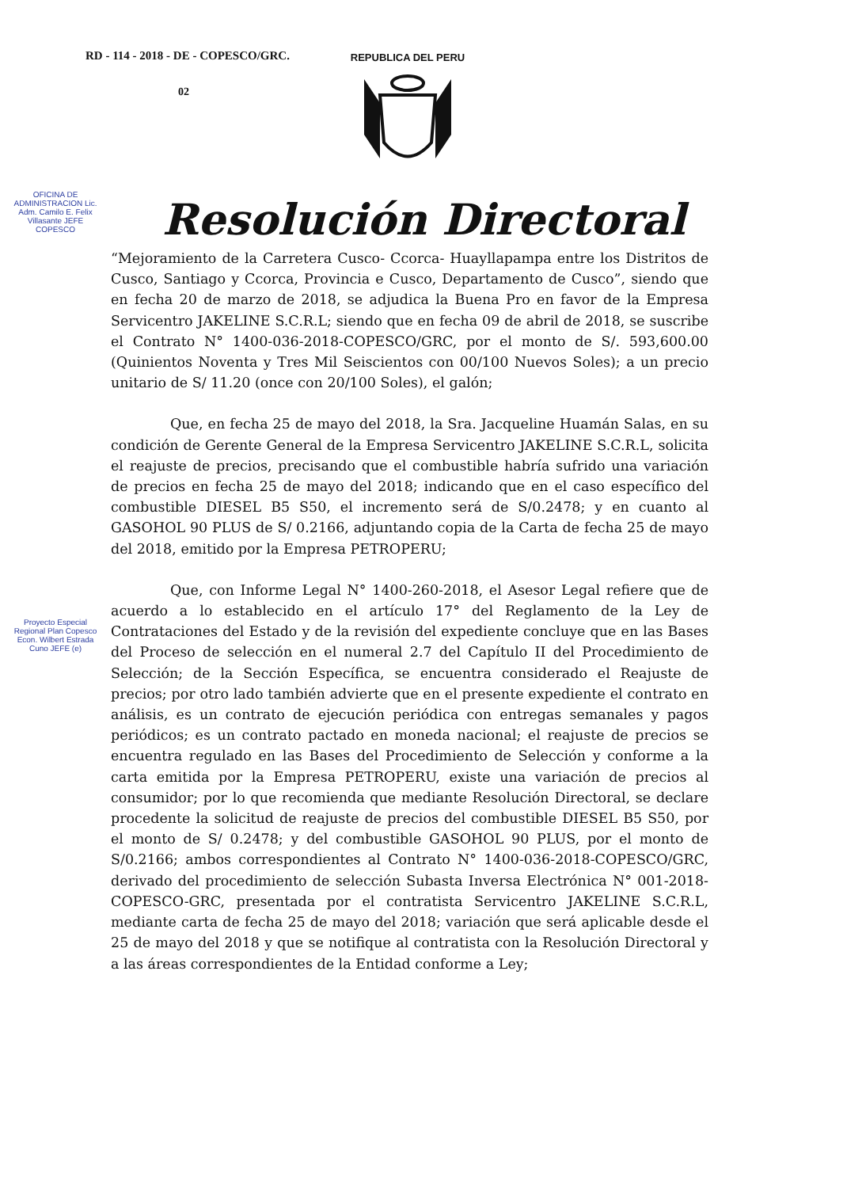RD - 114 - 2018 - DE - COPESCO/GRC.
02
REPUBLICA DEL PERU
Resolución Directoral
OFICINA DE ADMINISTRACION Lic. Adm. Camilo E. Felix Villasante JEFE COPESCO
Proyecto Especial Regional Plan Copesco Econ. Wilbert Estrada Cuno JEFE (e)
“Mejoramiento de la Carretera Cusco- Ccorca- Huayllapampa entre los Distritos de Cusco, Santiago y Ccorca, Provincia e Cusco, Departamento de Cusco”, siendo que en fecha 20 de marzo de 2018, se adjudica la Buena Pro en favor de la Empresa Servicentro JAKELINE S.C.R.L; siendo que en fecha 09 de abril de 2018, se suscribe el Contrato N° 1400-036-2018-COPESCO/GRC, por el monto de S/. 593,600.00 (Quinientos Noventa y Tres Mil Seiscientos con 00/100 Nuevos Soles); a un precio unitario de S/ 11.20 (once con 20/100 Soles), el galón;
Que, en fecha 25 de mayo del 2018, la Sra. Jacqueline Huamán Salas, en su condición de Gerente General de la Empresa Servicentro JAKELINE S.C.R.L, solicita el reajuste de precios, precisando que el combustible habría sufrido una variación de precios en fecha 25 de mayo del 2018; indicando que en el caso específico del combustible DIESEL B5 S50, el incremento será de S/0.2478; y en cuanto al GASOHOL 90 PLUS de S/ 0.2166, adjuntando copia de la Carta de fecha 25 de mayo del 2018, emitido por la Empresa PETROPERU;
Que, con Informe Legal N° 1400-260-2018, el Asesor Legal refiere que de acuerdo a lo establecido en el artículo 17° del Reglamento de la Ley de Contrataciones del Estado y de la revisión del expediente concluye que en las Bases del Proceso de selección en el numeral 2.7 del Capítulo II del Procedimiento de Selección; de la Sección Específica, se encuentra considerado el Reajuste de precios; por otro lado también advierte que en el presente expediente el contrato en análisis, es un contrato de ejecución periódica con entregas semanales y pagos periódicos; es un contrato pactado en moneda nacional; el reajuste de precios se encuentra regulado en las Bases del Procedimiento de Selección y conforme a la carta emitida por la Empresa PETROPERU, existe una variación de precios al consumidor; por lo que recomienda que mediante Resolución Directoral, se declare procedente la solicitud de reajuste de precios del combustible DIESEL B5 S50, por el monto de S/ 0.2478; y del combustible GASOHOL 90 PLUS, por el monto de S/0.2166; ambos correspondientes al Contrato N° 1400-036-2018-COPESCO/GRC, derivado del procedimiento de selección Subasta Inversa Electrónica N° 001-2018-COPESCO-GRC, presentada por el contratista Servicentro JAKELINE S.C.R.L, mediante carta de fecha 25 de mayo del 2018; variación que será aplicable desde el 25 de mayo del 2018 y que se notifique al contratista con la Resolución Directoral y a las áreas correspondientes de la Entidad conforme a Ley;